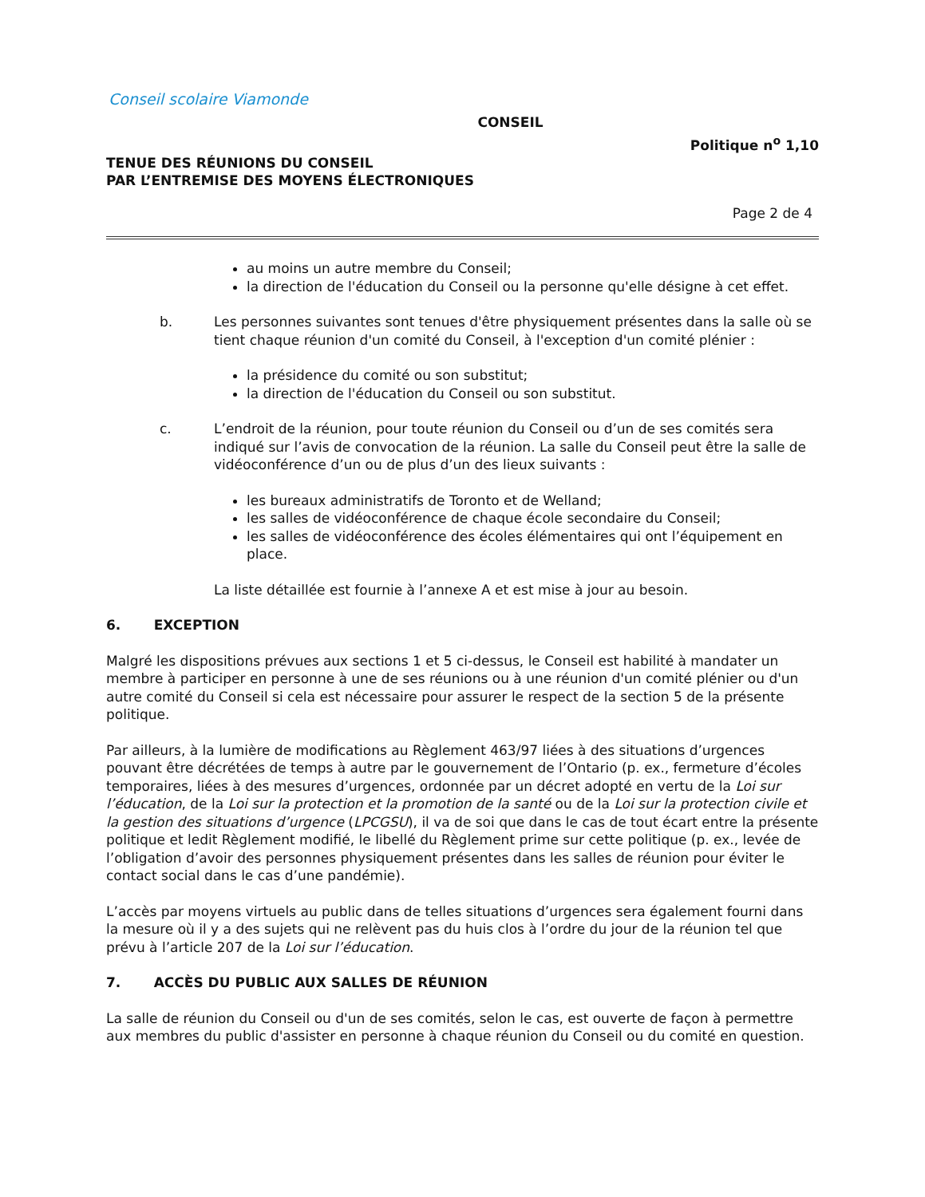Conseil scolaire Viamonde
CONSEIL
Politique n<sup>o</sup> 1,10
TENUE DES RÉUNIONS DU CONSEIL
PAR L’ENTREMISE DES MOYENS ÉLECTRONIQUES
Page 2 de 4
au moins un autre membre du Conseil;
la direction de l'éducation du Conseil ou la personne qu'elle désigne à cet effet.
b. Les personnes suivantes sont tenues d'être physiquement présentes dans la salle où se tient chaque réunion d'un comité du Conseil, à l'exception d'un comité plénier :
la présidence du comité ou son substitut;
la direction de l'éducation du Conseil ou son substitut.
c. L’endroit de la réunion, pour toute réunion du Conseil ou d’un de ses comités sera indiqué sur l’avis de convocation de la réunion. La salle du Conseil peut être la salle de vidéoconférence d’un ou de plus d’un des lieux suivants :
les bureaux administratifs de Toronto et de Welland;
les salles de vidéoconférence de chaque école secondaire du Conseil;
les salles de vidéoconférence des écoles élémentaires qui ont l’équipement en place.
La liste détaillée est fournie à l’annexe A et est mise à jour au besoin.
6. EXCEPTION
Malgré les dispositions prévues aux sections 1 et 5 ci-dessus, le Conseil est habilité à mandater un membre à participer en personne à une de ses réunions ou à une réunion d'un comité plénier ou d'un autre comité du Conseil si cela est nécessaire pour assurer le respect de la section 5 de la présente politique.
Par ailleurs, à la lumière de modifications au Règlement 463/97 liées à des situations d’urgences pouvant être décrétées de temps à autre par le gouvernement de l’Ontario (p. ex., fermeture d’écoles temporaires, liées à des mesures d’urgences, ordonnée par un décret adopté en vertu de la Loi sur l’éducation, de la Loi sur la protection et la promotion de la santé ou de la Loi sur la protection civile et la gestion des situations d’urgence (LPCGSU), il va de soi que dans le cas de tout écart entre la présente politique et ledit Règlement modifié, le libellé du Règlement prime sur cette politique (p. ex., levée de l’obligation d’avoir des personnes physiquement présentes dans les salles de réunion pour éviter le contact social dans le cas d’une pandémie).
L’accès par moyens virtuels au public dans de telles situations d’urgences sera également fourni dans la mesure où il y a des sujets qui ne relèvent pas du huis clos à l’ordre du jour de la réunion tel que prévu à l’article 207 de la Loi sur l’éducation.
7. ACCÈS DU PUBLIC AUX SALLES DE RÉUNION
La salle de réunion du Conseil ou d'un de ses comités, selon le cas, est ouverte de façon à permettre aux membres du public d'assister en personne à chaque réunion du Conseil ou du comité en question.